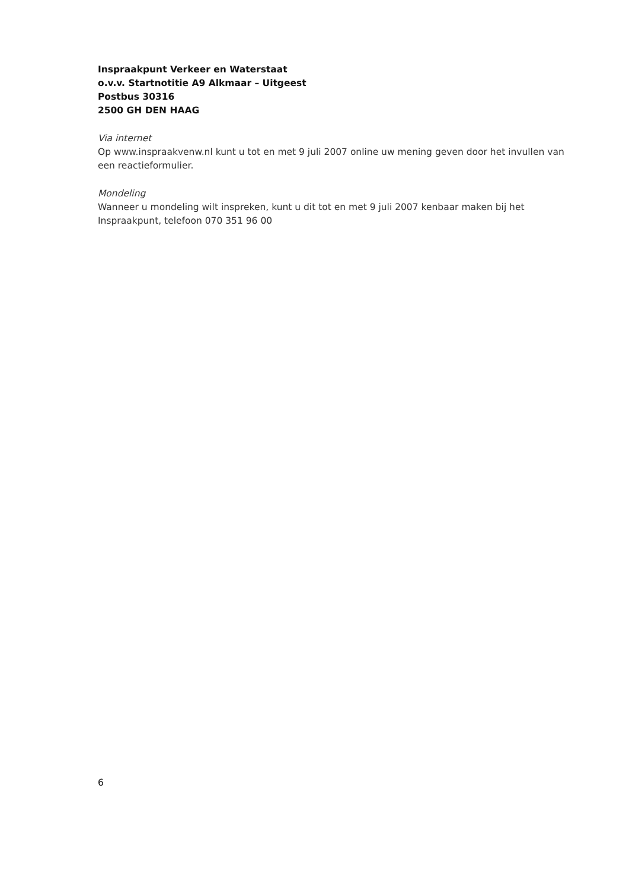Inspraakpunt Verkeer en Waterstaat
o.v.v. Startnotitie A9 Alkmaar – Uitgeest
Postbus 30316
2500 GH DEN HAAG
Via internet
Op www.inspraakvenw.nl kunt u tot en met 9 juli 2007 online uw mening geven door het invullen van een reactieformulier.
Mondeling
Wanneer u mondeling wilt inspreken, kunt u dit tot en met 9 juli 2007 kenbaar maken bij het Inspraakpunt, telefoon 070 351 96 00
6